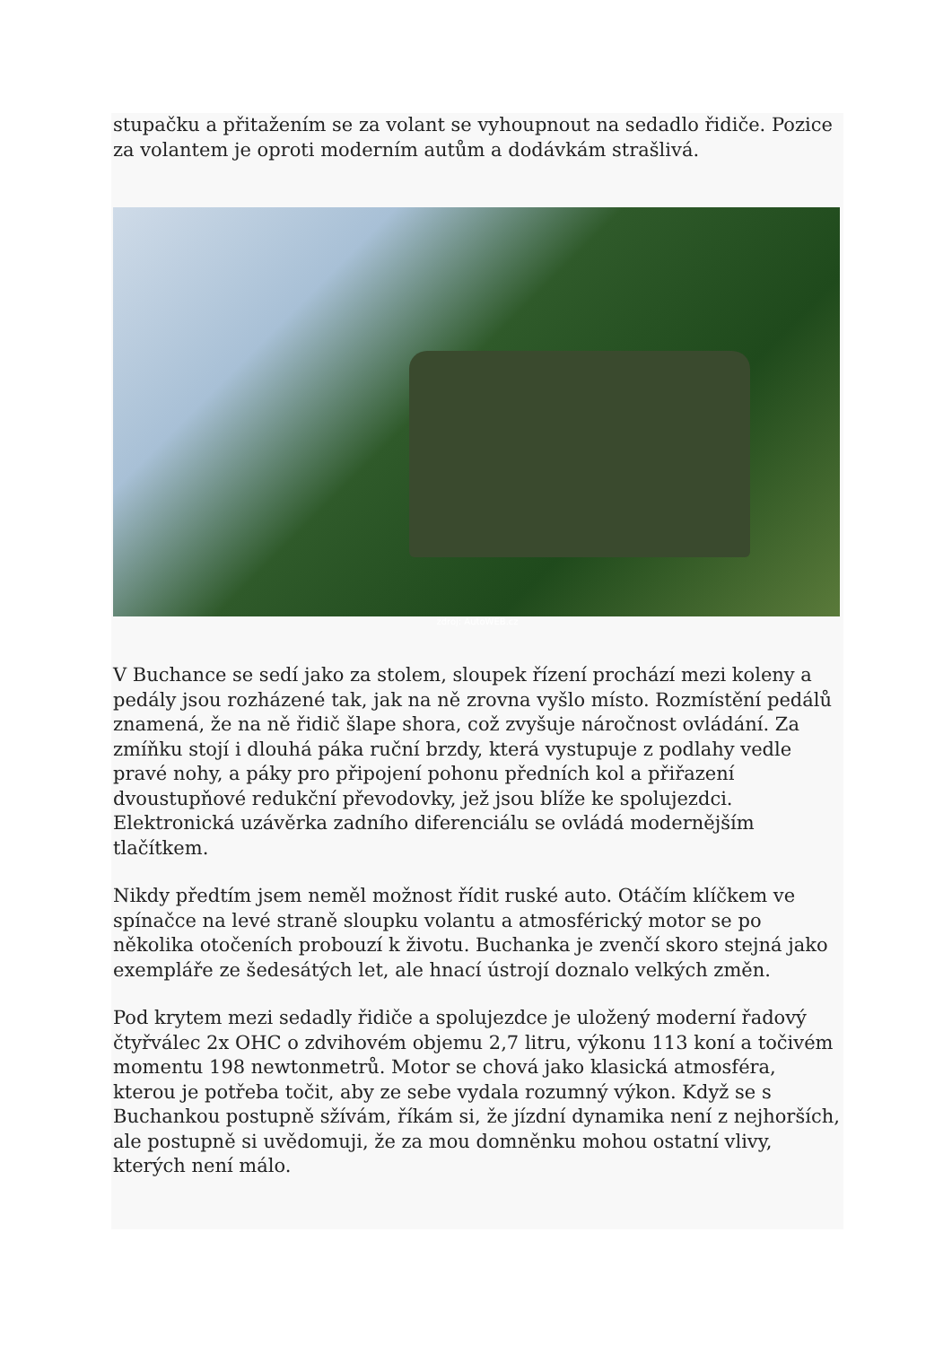stupačku a přitažením se za volant se vyhoupnout na sedadlo řidiče. Pozice za volantem je oproti moderním autům a dodávkám strašlivá.
zdroj: AutoWEB.cz
V Buchance se sedí jako za stolem, sloupek řízení prochází mezi koleny a pedály jsou rozházené tak, jak na ně zrovna vyšlo místo. Rozmístění pedálů znamená, že na ně řidič šlape shora, což zvyšuje náročnost ovládání. Za zmíňku stojí i dlouhá páka ruční brzdy, která vystupuje z podlahy vedle pravé nohy, a páky pro připojení pohonu předních kol a přiřazení dvoustupňové redukční převodovky, jež jsou blíže ke spolujezdci. Elektronická uzávěrka zadního diferenciálu se ovládá modernějším tlačítkem.
Nikdy předtím jsem neměl možnost řídit ruské auto. Otáčím klíčkem ve spínačce na levé straně sloupku volantu a atmosférický motor se po několika otočeních probouzí k životu. Buchanka je zvenčí skoro stejná jako exempláře ze šedesátých let, ale hnací ústrojí doznalo velkých změn.
Pod krytem mezi sedadly řidiče a spolujezdce je uložený moderní řadový čtyřválec 2x OHC o zdvihovém objemu 2,7 litru, výkonu 113 koní a točivém momentu 198 newtonmetrů. Motor se chová jako klasická atmosféra, kterou je potřeba točit, aby ze sebe vydala rozumný výkon. Když se s Buchankou postupně sžívám, říkám si, že jízdní dynamika není z nejhorších, ale postupně si uvědomuji, že za mou domněnku mohou ostatní vlivy, kterých není málo.